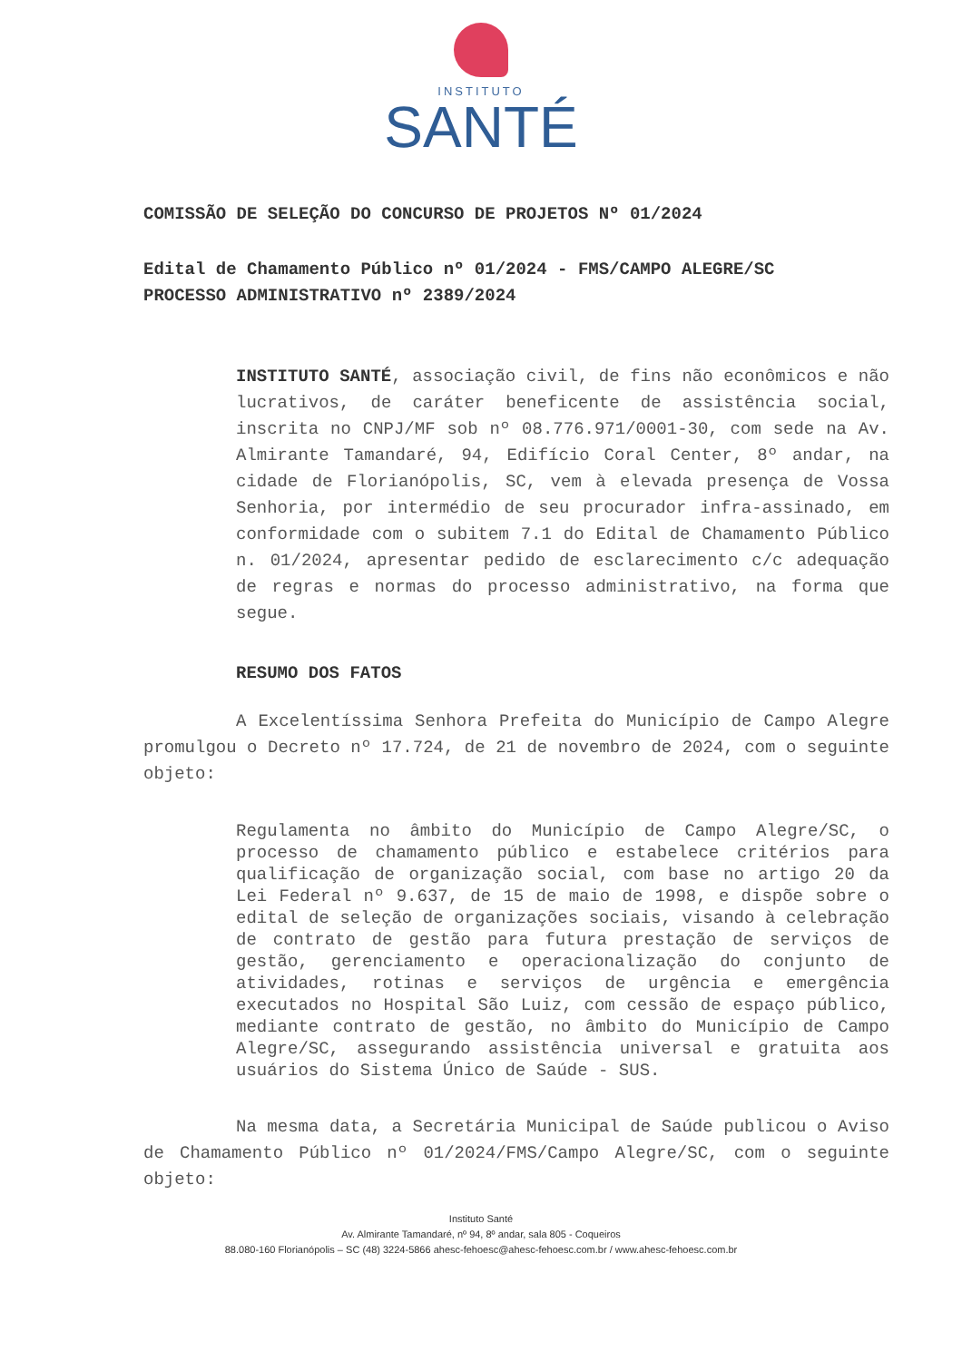INSTITUTO
SANTÉ
COMISSÃO DE SELEÇÃO DO CONCURSO DE PROJETOS Nº 01/2024
Edital de Chamamento Público nº 01/2024 - FMS/CAMPO ALEGRE/SC
PROCESSO ADMINISTRATIVO nº 2389/2024
INSTITUTO SANTÉ, associação civil, de fins não econômicos e não lucrativos, de caráter beneficente de assistência social, inscrita no CNPJ/MF sob nº 08.776.971/0001-30, com sede na Av. Almirante Tamandaré, 94, Edifício Coral Center, 8º andar, na cidade de Florianópolis, SC, vem à elevada presença de Vossa Senhoria, por intermédio de seu procurador infra-assinado, em conformidade com o subitem 7.1 do Edital de Chamamento Público n. 01/2024, apresentar pedido de esclarecimento c/c adequação de regras e normas do processo administrativo, na forma que segue.
RESUMO DOS FATOS
A Excelentíssima Senhora Prefeita do Município de Campo Alegre promulgou o Decreto nº 17.724, de 21 de novembro de 2024, com o seguinte objeto:
Regulamenta no âmbito do Município de Campo Alegre/SC, o processo de chamamento público e estabelece critérios para qualificação de organização social, com base no artigo 20 da Lei Federal nº 9.637, de 15 de maio de 1998, e dispõe sobre o edital de seleção de organizações sociais, visando à celebração de contrato de gestão para futura prestação de serviços de gestão, gerenciamento e operacionalização do conjunto de atividades, rotinas e serviços de urgência e emergência executados no Hospital São Luiz, com cessão de espaço público, mediante contrato de gestão, no âmbito do Município de Campo Alegre/SC, assegurando assistência universal e gratuita aos usuários do Sistema Único de Saúde - SUS.
Na mesma data, a Secretária Municipal de Saúde publicou o Aviso de Chamamento Público nº 01/2024/FMS/Campo Alegre/SC, com o seguinte objeto:
Instituto Santé
Av. Almirante Tamandaré, nº 94, 8º andar, sala 805 - Coqueiros
88.080-160 Florianópolis – SC (48) 3224-5866 ahesc-fehoesc@ahesc-fehoesc.com.br / www.ahesc-fehoesc.com.br